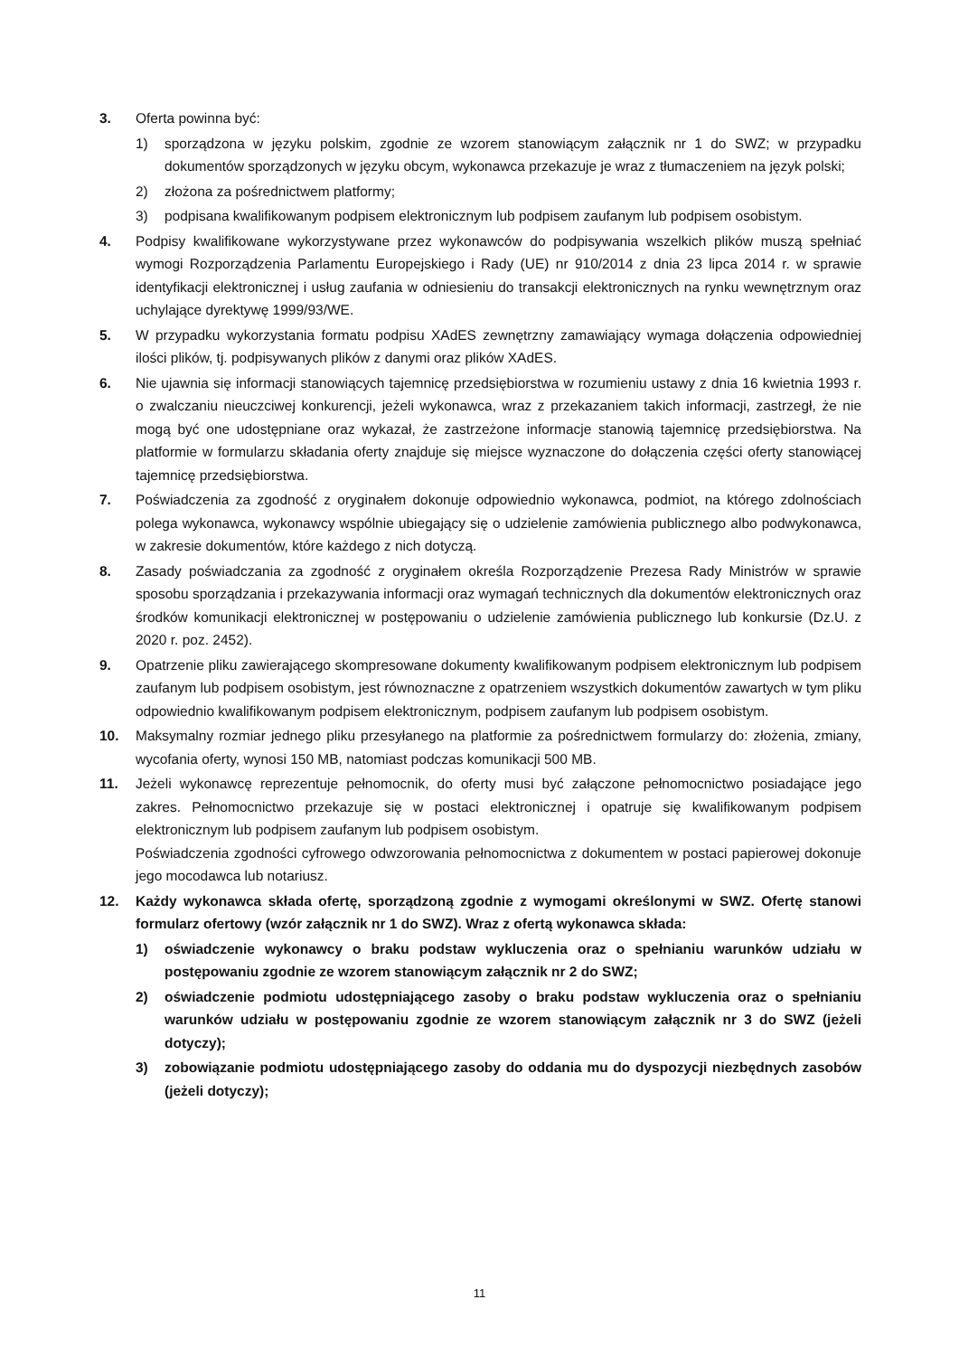3. Oferta powinna być:
1) sporządzona w języku polskim, zgodnie ze wzorem stanowiącym załącznik nr 1 do SWZ; w przypadku dokumentów sporządzonych w języku obcym, wykonawca przekazuje je wraz z tłumaczeniem na język polski;
2) złożona za pośrednictwem platformy;
3) podpisana kwalifikowanym podpisem elektronicznym lub podpisem zaufanym lub podpisem osobistym.
4. Podpisy kwalifikowane wykorzystywane przez wykonawców do podpisywania wszelkich plików muszą spełniać wymogi Rozporządzenia Parlamentu Europejskiego i Rady (UE) nr 910/2014 z dnia 23 lipca 2014 r. w sprawie identyfikacji elektronicznej i usług zaufania w odniesieniu do transakcji elektronicznych na rynku wewnętrznym oraz uchylające dyrektywę 1999/93/WE.
5. W przypadku wykorzystania formatu podpisu XAdES zewnętrzny zamawiający wymaga dołączenia odpowiedniej ilości plików, tj. podpisywanych plików z danymi oraz plików XAdES.
6. Nie ujawnia się informacji stanowiących tajemnicę przedsiębiorstwa w rozumieniu ustawy z dnia 16 kwietnia 1993 r. o zwalczaniu nieuczciwej konkurencji, jeżeli wykonawca, wraz z przekazaniem takich informacji, zastrzegł, że nie mogą być one udostępniane oraz wykazał, że zastrzeżone informacje stanowią tajemnicę przedsiębiorstwa. Na platformie w formularzu składania oferty znajduje się miejsce wyznaczone do dołączenia części oferty stanowiącej tajemnicę przedsiębiorstwa.
7. Poświadczenia za zgodność z oryginałem dokonuje odpowiednio wykonawca, podmiot, na którego zdolnościach polega wykonawca, wykonawcy wspólnie ubiegający się o udzielenie zamówienia publicznego albo podwykonawca, w zakresie dokumentów, które każdego z nich dotyczą.
8. Zasady poświadczania za zgodność z oryginałem określa Rozporządzenie Prezesa Rady Ministrów w sprawie sposobu sporządzania i przekazywania informacji oraz wymagań technicznych dla dokumentów elektronicznych oraz środków komunikacji elektronicznej w postępowaniu o udzielenie zamówienia publicznego lub konkursie (Dz.U. z 2020 r. poz. 2452).
9. Opatrzenie pliku zawierającego skompresowane dokumenty kwalifikowanym podpisem elektronicznym lub podpisem zaufanym lub podpisem osobistym, jest równoznaczne z opatrzeniem wszystkich dokumentów zawartych w tym pliku odpowiednio kwalifikowanym podpisem elektronicznym, podpisem zaufanym lub podpisem osobistym.
10. Maksymalny rozmiar jednego pliku przesyłanego na platformie za pośrednictwem formularzy do: złożenia, zmiany, wycofania oferty, wynosi 150 MB, natomiast podczas komunikacji 500 MB.
11. Jeżeli wykonawcę reprezentuje pełnomocnik, do oferty musi być załączone pełnomocnictwo posiadające jego zakres. Pełnomocnictwo przekazuje się w postaci elektronicznej i opatruje się kwalifikowanym podpisem elektronicznym lub podpisem zaufanym lub podpisem osobistym.
Poświadczenia zgodności cyfrowego odwzorowania pełnomocnictwa z dokumentem w postaci papierowej dokonuje jego mocodawca lub notariusz.
12. Każdy wykonawca składa ofertę, sporządzoną zgodnie z wymogami określonymi w SWZ. Ofertę stanowi formularz ofertowy (wzór załącznik nr 1 do SWZ). Wraz z ofertą wykonawca składa:
1) oświadczenie wykonawcy o braku podstaw wykluczenia oraz o spełnianiu warunków udziału w postępowaniu zgodnie ze wzorem stanowiącym załącznik nr 2 do SWZ;
2) oświadczenie podmiotu udostępniającego zasoby o braku podstaw wykluczenia oraz o spełnianiu warunków udziału w postępowaniu zgodnie ze wzorem stanowiącym załącznik nr 3 do SWZ (jeżeli dotyczy);
3) zobowiązanie podmiotu udostępniającego zasoby do oddania mu do dyspozycji niezbędnych zasobów (jeżeli dotyczy);
11